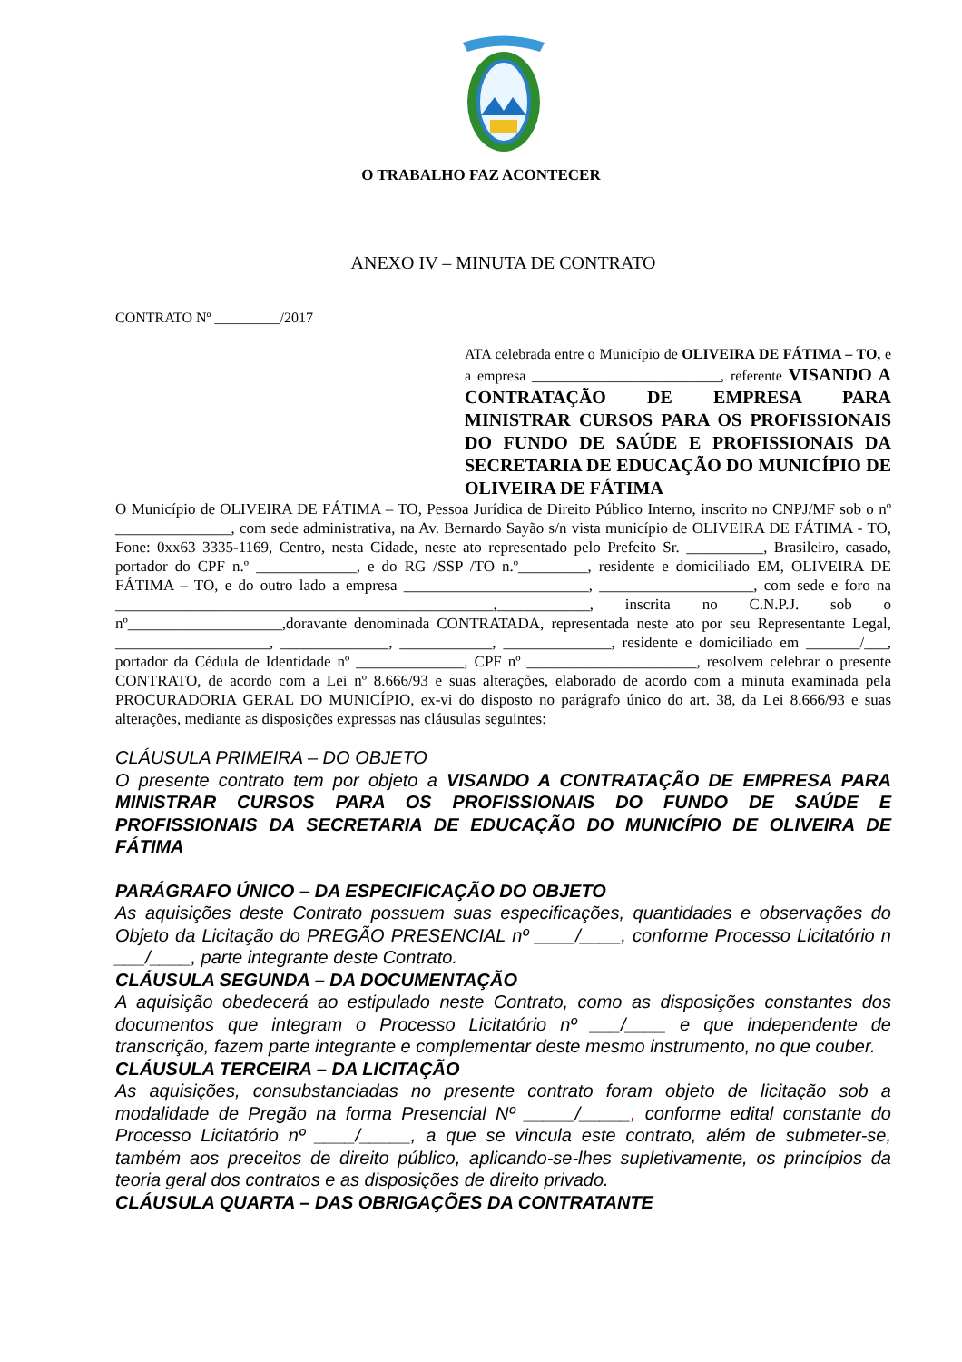O TRABALHO FAZ ACONTECER
ANEXO IV – MINUTA DE CONTRATO
CONTRATO Nº _________/2017
ATA celebrada entre o Município de OLIVEIRA DE FÁTIMA – TO, e a empresa __________________________, referente VISANDO A CONTRATAÇÃO DE EMPRESA PARA MINISTRAR CURSOS PARA OS PROFISSIONAIS DO FUNDO DE SAÚDE E PROFISSIONAIS DA SECRETARIA DE EDUCAÇÃO DO MUNICÍPIO DE OLIVEIRA DE FÁTIMA
O Município de OLIVEIRA DE FÁTIMA – TO, Pessoa Jurídica de Direito Público Interno, inscrito no CNPJ/MF sob o nº _______________, com sede administrativa, na Av. Bernardo Sayão s/n vista município de OLIVEIRA DE FÁTIMA - TO, Fone: 0xx63 3335-1169, Centro, nesta Cidade, neste ato representado pelo Prefeito Sr. __________, Brasileiro, casado, portador do CPF n.º _____________, e do RG /SSP /TO n.º_________, residente e domiciliado EM, OLIVEIRA DE FÁTIMA – TO, e do outro lado a empresa ________________________, ____________________, com sede e foro na _________________________________________________,____________, inscrita no C.N.P.J. sob o nº____________________,doravante denominada CONTRATADA, representada neste ato por seu Representante Legal, ____________________, ______________, ____________, ______________, residente e domiciliado em _______/___, portador da Cédula de Identidade nº ______________, CPF nº ______________________, resolvem celebrar o presente CONTRATO, de acordo com a Lei nº 8.666/93 e suas alterações, elaborado de acordo com a minuta examinada pela PROCURADORIA GERAL DO MUNICÍPIO, ex-vi do disposto no parágrafo único do art. 38, da Lei 8.666/93 e suas alterações, mediante as disposições expressas nas cláusulas seguintes:
CLÁUSULA PRIMEIRA – DO OBJETO
O presente contrato tem por objeto a VISANDO A CONTRATAÇÃO DE EMPRESA PARA MINISTRAR CURSOS PARA OS PROFISSIONAIS DO FUNDO DE SAÚDE E PROFISSIONAIS DA SECRETARIA DE EDUCAÇÃO DO MUNICÍPIO DE OLIVEIRA DE FÁTIMA
PARÁGRAFO ÚNICO – DA ESPECIFICAÇÃO DO OBJETO
As aquisições deste Contrato possuem suas especificações, quantidades e observações do Objeto da Licitação do PREGÃO PRESENCIAL nº ____/____, conforme Processo Licitatório n ___/____, parte integrante deste Contrato.
CLÁUSULA SEGUNDA – DA DOCUMENTAÇÃO
A aquisição obedecerá ao estipulado neste Contrato, como as disposições constantes dos documentos que integram o Processo Licitatório nº ___/____ e que independente de transcrição, fazem parte integrante e complementar deste mesmo instrumento, no que couber.
CLÁUSULA TERCEIRA – DA LICITAÇÃO
As aquisições, consubstanciadas no presente contrato foram objeto de licitação sob a modalidade de Pregão na forma Presencial Nº _____/_____, conforme edital constante do Processo Licitatório nº ____/_____, a que se vincula este contrato, além de submeter-se, também aos preceitos de direito público, aplicando-se-lhes supletivamente, os princípios da teoria geral dos contratos e as disposições de direito privado.
CLÁUSULA QUARTA – DAS OBRIGAÇÕES DA CONTRATANTE